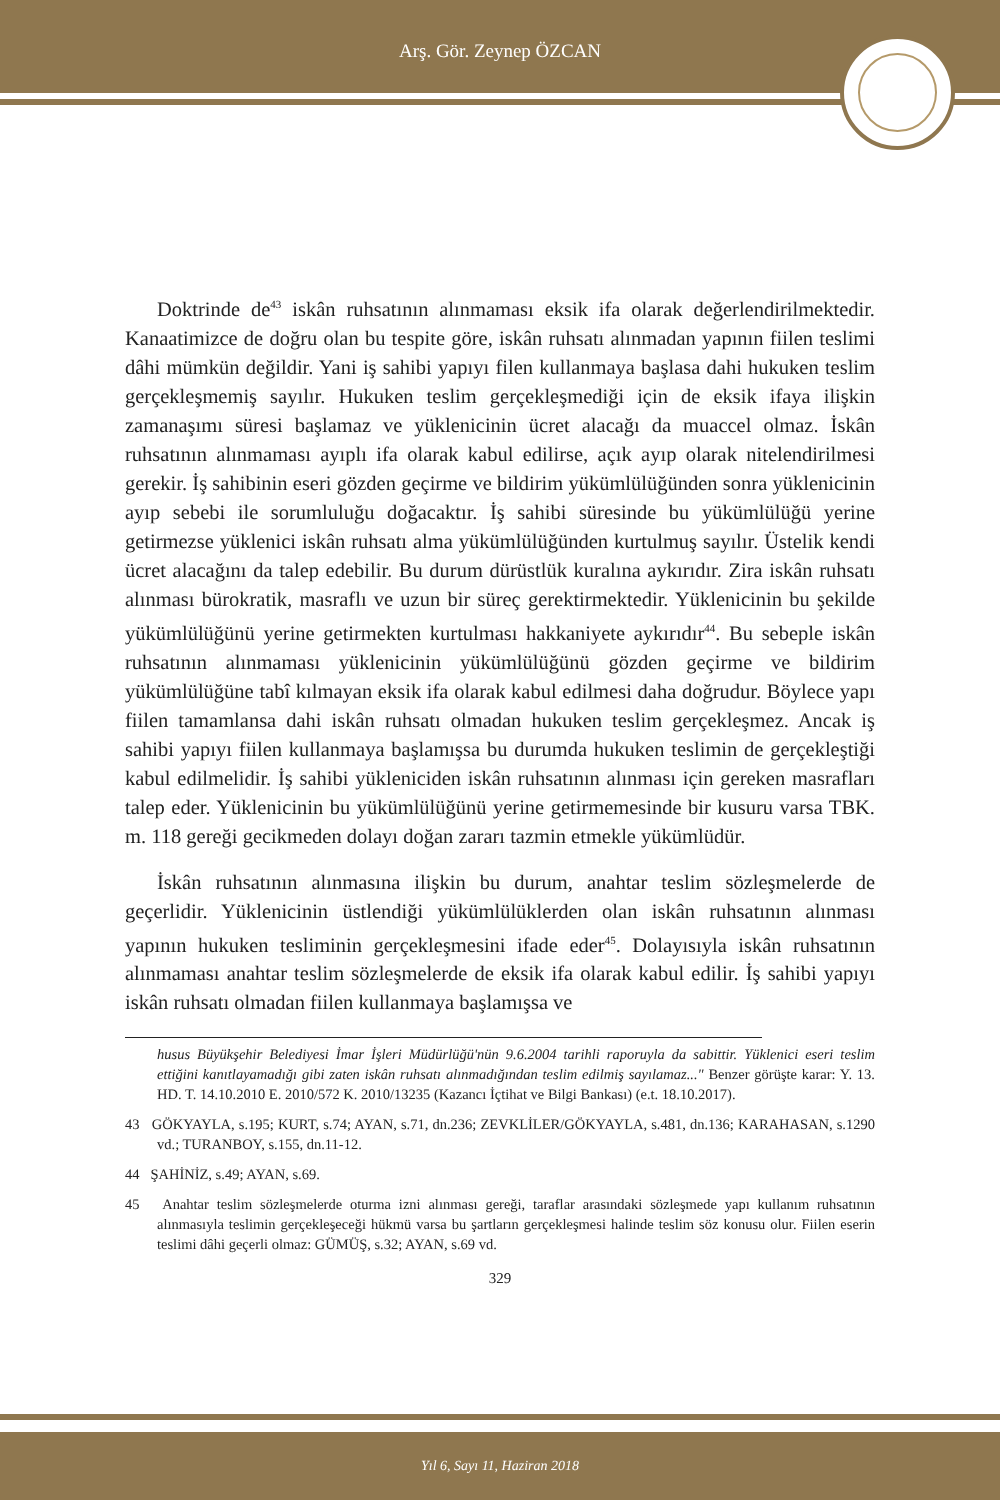Arş. Gör. Zeynep ÖZCAN
Doktrinde de<sup>43</sup> iskân ruhsatının alınmaması eksik ifa olarak değerlendirilmektedir. Kanaatimizce de doğru olan bu tespite göre, iskân ruhsatı alınmadan yapının fiilen teslimi dâhi mümkün değildir. Yani iş sahibi yapıyı filen kullanmaya başlasa dahi hukuken teslim gerçekleşmemiş sayılır. Hukuken teslim gerçekleşmediği için de eksik ifaya ilişkin zamanaşımı süresi başlamaz ve yüklenicinin ücret alacağı da muaccel olmaz. İskân ruhsatının alınmaması ayıplı ifa olarak kabul edilirse, açık ayıp olarak nitelendirilmesi gerekir. İş sahibinin eseri gözden geçirme ve bildirim yükümlülüğünden sonra yüklenicinin ayıp sebebi ile sorumluluğu doğacaktır. İş sahibi süresinde bu yükümlülüğü yerine getirmezse yüklenici iskân ruhsatı alma yükümlülüğünden kurtulmuş sayılır. Üstelik kendi ücret alacağını da talep edebilir. Bu durum dürüstlük kuralına aykırıdır. Zira iskân ruhsatı alınması bürokratik, masraflı ve uzun bir süreç gerektirmektedir. Yüklenicinin bu şekilde yükümlülüğünü yerine getirmekten kurtulması hakkaniyete aykırıdır<sup>44</sup>. Bu sebeple iskân ruhsatının alınmaması yüklenicinin yükümlülüğünü gözden geçirme ve bildirim yükümlülüğüne tabî kılmayan eksik ifa olarak kabul edilmesi daha doğrudur. Böylece yapı fiilen tamamlansa dahi iskân ruhsatı olmadan hukuken teslim gerçekleşmez. Ancak iş sahibi yapıyı fiilen kullanmaya başlamışsa bu durumda hukuken teslimin de gerçekleştiği kabul edilmelidir. İş sahibi yükleniciden iskân ruhsatının alınması için gereken masrafları talep eder. Yüklenicinin bu yükümlülüğünü yerine getirmemesinde bir kusuru varsa TBK. m. 118 gereği gecikmeden dolayı doğan zararı tazmin etmekle yükümlüdür.
İskân ruhsatının alınmasına ilişkin bu durum, anahtar teslim sözleşmelerde de geçerlidir. Yüklenicinin üstlendiği yükümlülüklerden olan iskân ruhsatının alınması yapının hukuken tesliminin gerçekleşmesini ifade eder<sup>45</sup>. Dolayısıyla iskân ruhsatının alınmaması anahtar teslim sözleşmelerde de eksik ifa olarak kabul edilir. İş sahibi yapıyı iskân ruhsatı olmadan fiilen kullanmaya başlamışsa ve
husus Büyükşehir Belediyesi İmar İşleri Müdürlüğü'nün 9.6.2004 tarihli raporuyla da sabittir. Yüklenici eseri teslim ettiğini kanıtlayamadığı gibi zaten iskân ruhsatı alınmadığından teslim edilmiş sayılamaz..." Benzer görüşte karar: Y. 13. HD. T. 14.10.2010 E. 2010/572 K. 2010/13235 (Kazancı İçtihat ve Bilgi Bankası) (e.t. 18.10.2017).
43 GÖKYAYLA, s.195; KURT, s.74; AYAN, s.71, dn.236; ZEVKLİLER/GÖKYAYLA, s.481, dn.136; KARAHASAN, s.1290 vd.; TURANBOY, s.155, dn.11-12.
44 ŞAHİNİZ, s.49; AYAN, s.69.
45 Anahtar teslim sözleşmelerde oturma izni alınması gereği, taraflar arasındaki sözleşmede yapı kullanım ruhsatının alınmasıyla teslimin gerçekleşeceği hükmü varsa bu şartların gerçekleşmesi halinde teslim söz konusu olur. Fiilen eserin teslimi dâhi geçerli olmaz: GÜMÜŞ, s.32; AYAN, s.69 vd.
329
Yıl 6, Sayı 11, Haziran 2018